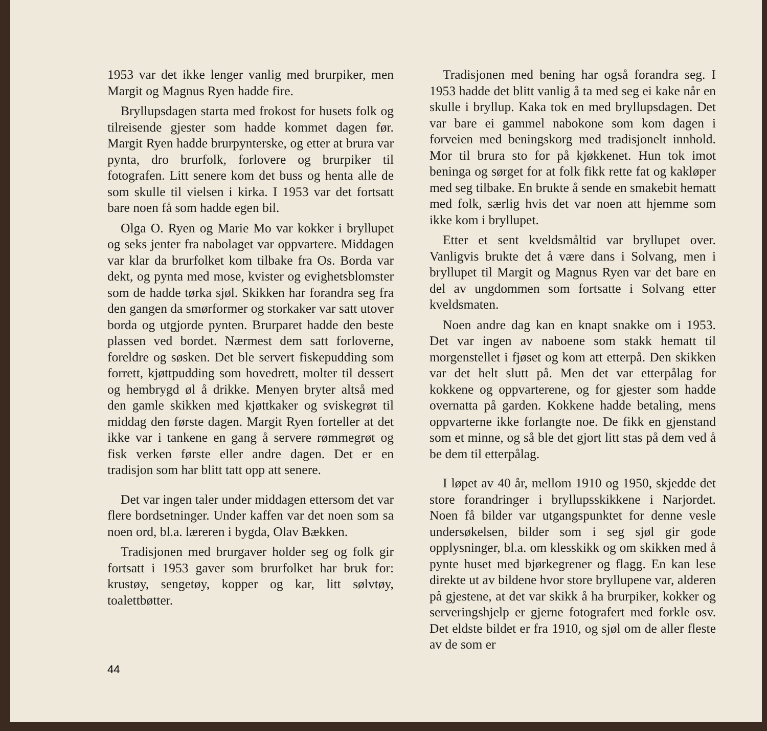1953 var det ikke lenger vanlig med brurpiker, men Margit og Magnus Ryen hadde fire.
Bryllupsdagen starta med frokost for husets folk og tilreisende gjester som hadde kommet dagen før. Margit Ryen hadde brurpynterske, og etter at brura var pynta, dro brurfolk, forlovere og brurpiker til fotografen. Litt senere kom det buss og henta alle de som skulle til vielsen i kirka. I 1953 var det fortsatt bare noen få som hadde egen bil.
Olga O. Ryen og Marie Mo var kokker i bryllupet og seks jenter fra nabolaget var oppvartere. Middagen var klar da brurfolket kom tilbake fra Os. Borda var dekt, og pynta med mose, kvister og evighetsblomster som de hadde tørka sjøl. Skikken har forandra seg fra den gangen da smørformer og storkaker var satt utover borda og utgjorde pynten. Brurparet hadde den beste plassen ved bordet. Nærmest dem satt forloverne, foreldre og søsken. Det ble servert fiskepudding som forrett, kjøttpudding som hovedrett, molter til dessert og hembrygd øl å drikke. Menyen bryter altså med den gamle skikken med kjøttkaker og sviskegrøt til middag den første dagen. Margit Ryen forteller at det ikke var i tankene en gang å servere rømmegrøt og fisk verken første eller andre dagen. Det er en tradisjon som har blitt tatt opp att senere.
Det var ingen taler under middagen ettersom det var flere bordsetninger. Under kaffen var det noen som sa noen ord, bl.a. læreren i bygda, Olav Bækken.
Tradisjonen med brurgaver holder seg og folk gir fortsatt i 1953 gaver som brurfolket har bruk for: krustøy, sengetøy, kopper og kar, litt sølvtøy, toalettbøtter.
Tradisjonen med bening har også forandra seg. I 1953 hadde det blitt vanlig å ta med seg ei kake når en skulle i bryllup. Kaka tok en med bryllupsdagen. Det var bare ei gammel nabokone som kom dagen i forveien med beningskorg med tradisjonelt innhold. Mor til brura sto for på kjøkkenet. Hun tok imot beninga og sørget for at folk fikk rette fat og kakløper med seg tilbake. En brukte å sende en smakebit hematt med folk, særlig hvis det var noen att hjemme som ikke kom i bryllupet.
Etter et sent kveldsmåltid var bryllupet over. Vanligvis brukte det å være dans i Solvang, men i bryllupet til Margit og Magnus Ryen var det bare en del av ungdommen som fortsatte i Solvang etter kveldsmaten.
Noen andre dag kan en knapt snakke om i 1953. Det var ingen av naboene som stakk hematt til morgenstellet i fjøset og kom att etterpå. Den skikken var det helt slutt på. Men det var etterpålag for kokkene og oppvarterene, og for gjester som hadde overnatta på garden. Kokkene hadde betaling, mens oppvarterne ikke forlangte noe. De fikk en gjenstand som et minne, og så ble det gjort litt stas på dem ved å be dem til etterpålag.
I løpet av 40 år, mellom 1910 og 1950, skjedde det store forandringer i bryllupsskikkene i Narjordet. Noen få bilder var utgangspunktet for denne vesle undersøkelsen, bilder som i seg sjøl gir gode opplysninger, bl.a. om klesskikk og om skikken med å pynte huset med bjørkegrener og flagg. En kan lese direkte ut av bildene hvor store bryllupene var, alderen på gjestene, at det var skikk å ha brurpiker, kokker og serveringshjelp er gjerne fotografert med forkle osv. Det eldste bildet er fra 1910, og sjøl om de aller fleste av de som er
44